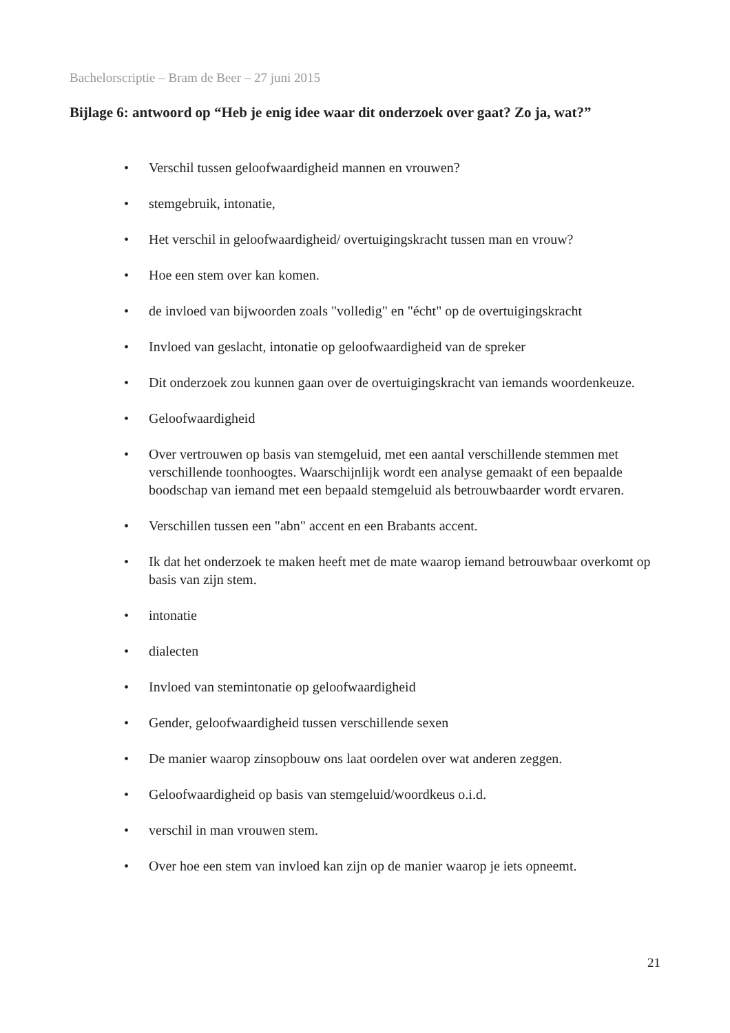Bachelorscriptie – Bram de Beer – 27 juni 2015
Bijlage 6: antwoord op “Heb je enig idee waar dit onderzoek over gaat? Zo ja, wat?”
• Verschil tussen geloofwaardigheid mannen en vrouwen?
• stemgebruik, intonatie,
• Het verschil in geloofwaardigheid/ overtuigingskracht tussen man en vrouw?
• Hoe een stem over kan komen.
• de invloed van bijwoorden zoals "volledig" en "écht" op de overtuigingskracht
• Invloed van geslacht, intonatie op geloofwaardigheid van de spreker
• Dit onderzoek zou kunnen gaan over de overtuigingskracht van iemands woordenkeuze.
• Geloofwaardigheid
• Over vertrouwen op basis van stemgeluid, met een aantal verschillende stemmen met verschillende toonhoogtes. Waarschijnlijk wordt een analyse gemaakt of een bepaalde boodschap van iemand met een bepaald stemgeluid als betrouwbaarder wordt ervaren.
• Verschillen tussen een "abn" accent en een Brabants accent.
• Ik dat het onderzoek te maken heeft met de mate waarop iemand betrouwbaar overkomt op basis van zijn stem.
• intonatie
• dialecten
• Invloed van stemintonatie op geloofwaardigheid
• Gender, geloofwaardigheid tussen verschillende sexen
• De manier waarop zinsopbouw ons laat oordelen over wat anderen zeggen.
• Geloofwaardigheid op basis van stemgeluid/woordkeus o.i.d.
• verschil in man vrouwen stem.
• Over hoe een stem van invloed kan zijn op de manier waarop je iets opneemt.
21